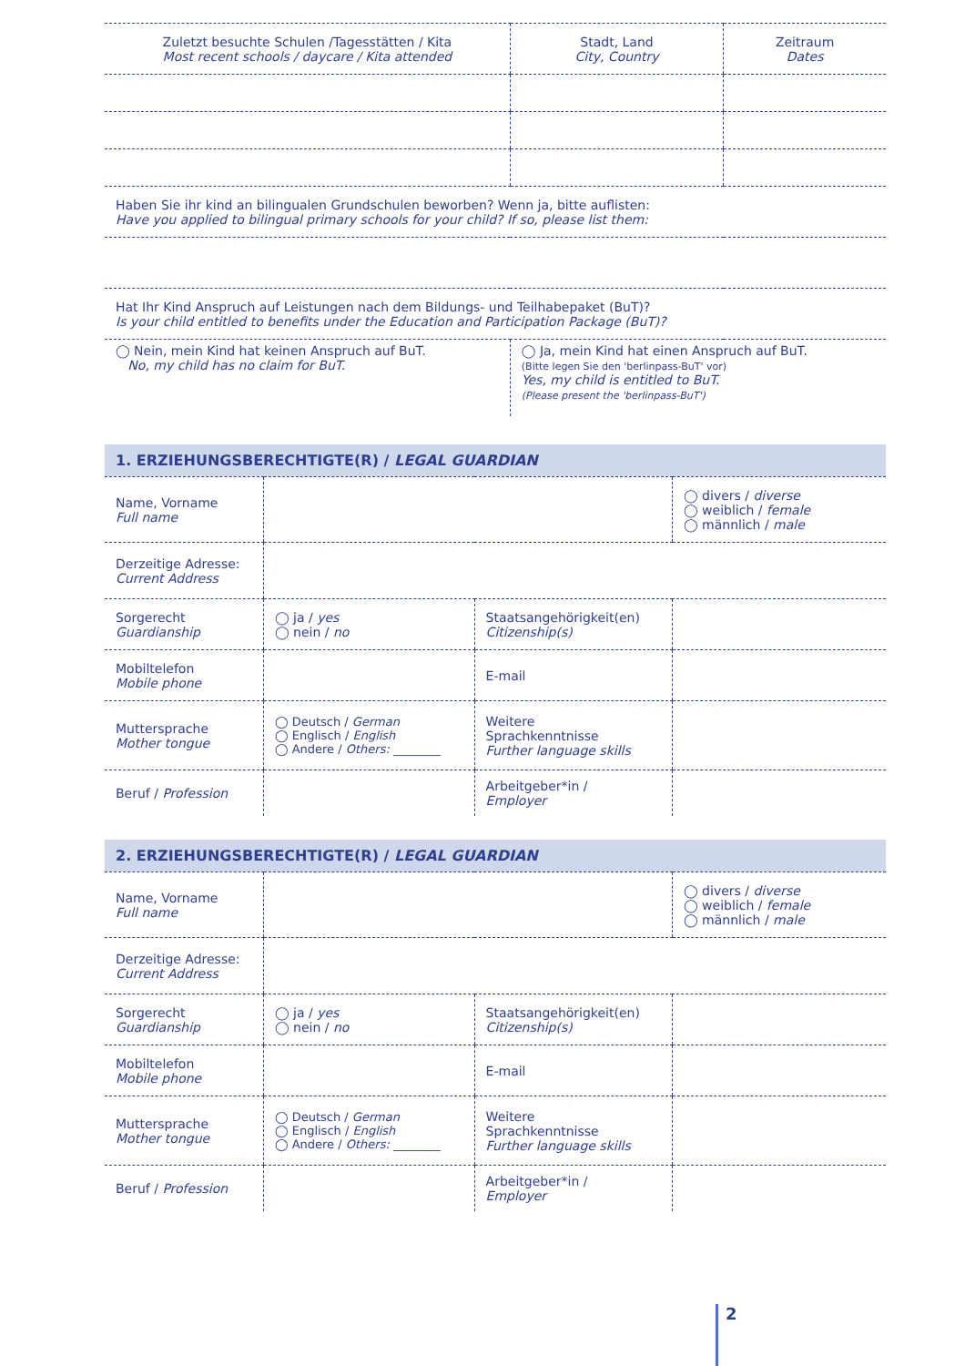| Zuletzt besuchte Schulen /Tagesstätten / Kita Most recent schools / daycare / Kita attended | Stadt, Land City, Country | Zeitraum Dates |
| --- | --- | --- |
| Haben Sie ihr kind an bilingualen Grundschulen beworben? Wenn ja, bitte auflisten: Have you applied to bilingual primary schools for your child? If so, please list them: | | |
| Hat Ihr Kind Anspruch auf Leistungen nach dem Bildungs- und Teilhabepaket (BuT)? Is your child entitled to benefits under the Education and Participation Package (BuT)? | | |
| ◯ Nein, mein Kind hat keinen Anspruch auf BuT. No, my child has no claim for BuT. | ◯ Ja, mein Kind hat einen Anspruch auf BuT. (Bitte legen Sie den 'berlinpass-BuT' vor) Yes, my child is entitled to BuT. (Please present the 'berlinpass-BuT') | |
1. ERZIEHUNGSBERECHTIGTE(R) / LEGAL GUARDIAN
| Name, Vorname Full name | | | ◯ divers / diverse ◯ weiblich / female ◯ männlich / male |
| Derzeitige Adresse: Current Address | | | |
| Sorgerecht Guardianship | ◯ ja / yes ◯ nein / no | Staatsangehörigkeit(en) Citizenship(s) | |
| Mobiltelefon Mobile phone | | E-mail | |
| Muttersprache Mother tongue | ◯ Deutsch / German ◯ Englisch / English ◯ Andere / Others: ________ | Weitere Sprachkenntnisse Further language skills | |
| Beruf / Profession | | Arbeitgeber*in / Employer | |
2. ERZIEHUNGSBERECHTIGTE(R) / LEGAL GUARDIAN
| Name, Vorname Full name | | | ◯ divers / diverse ◯ weiblich / female ◯ männlich / male |
| Derzeitige Adresse: Current Address | | | |
| Sorgerecht Guardianship | ◯ ja / yes ◯ nein / no | Staatsangehörigkeit(en) Citizenship(s) | |
| Mobiltelefon Mobile phone | | E-mail | |
| Muttersprache Mother tongue | ◯ Deutsch / German ◯ Englisch / English ◯ Andere / Others: ________ | Weitere Sprachkenntnisse Further language skills | |
| Beruf / Profession | | Arbeitgeber*in / Employer | |
2